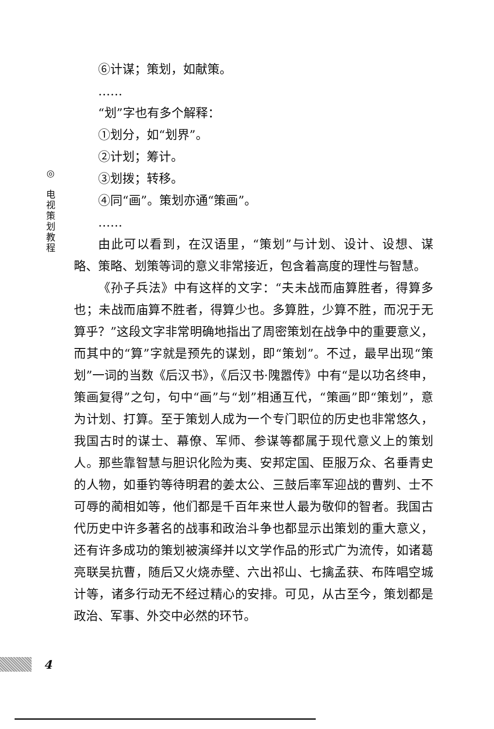◎
电
视
策
划
教
程
⑥计谋；策划，如献策。
……
“划”字也有多个解释：
①划分，如“划界”。
②计划；筹计。
③划拨；转移。
④同“画”。策划亦通“策画”。
……
由此可以看到，在汉语里，“策划”与计划、设计、设想、谋略、策略、划策等词的意义非常接近，包含着高度的理性与智慧。
《孙子兵法》中有这样的文字：“夫未战而庙算胜者，得算多也；未战而庙算不胜者，得算少也。多算胜，少算不胜，而况于无算乎？”这段文字非常明确地指出了周密策划在战争中的重要意义，而其中的“算”字就是预先的谋划，即“策划”。不过，最早出现“策划”一词的当数《后汉书》，《后汉书·隗嚣传》中有“是以功名终申，策画复得”之句，句中“画”与“划”相通互代，“策画”即“策划”，意为计划、打算。至于策划人成为一个专门职位的历史也非常悠久，我国古时的谋士、幕僚、军师、参谋等都属于现代意义上的策划人。那些靠智慧与胆识化险为夷、安邦定国、臣服万众、名垂青史的人物，如垂钓等待明君的姜太公、三鼓后率军迎战的曹刿、士不可辱的蔺相如等，他们都是千百年来世人最为敬仰的智者。我国古代历史中许多著名的战事和政治斗争也都显示出策划的重大意义，还有许多成功的策划被演绎并以文学作品的形式广为流传，如诸葛亮联吴抗曹，随后又火烧赤壁、六出祁山、七擒孟获、布阵唱空城计等，诸多行动无不经过精心的安排。可见，从古至今，策划都是政治、军事、外交中必然的环节。
4